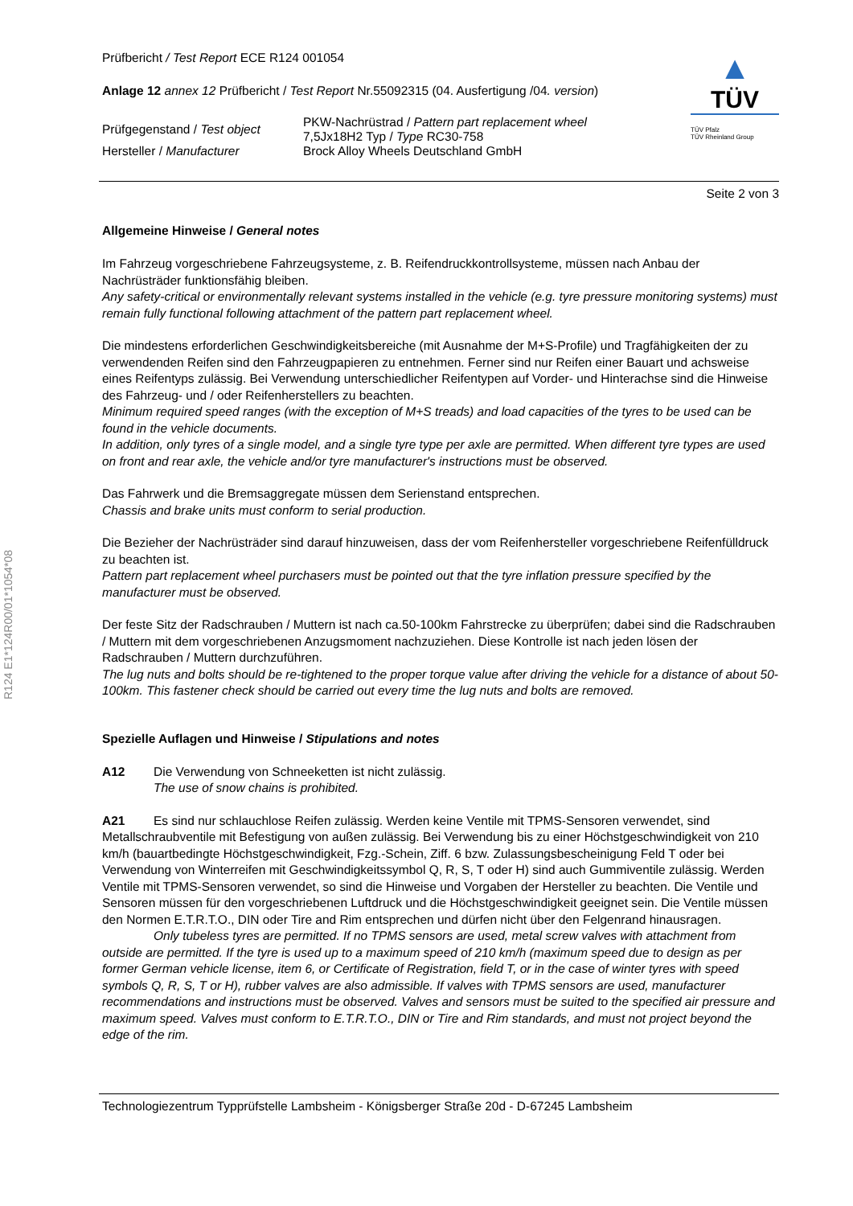R124 E1*124R00/01*1054*08
Prüfbericht / Test Report ECE R124 001054
Anlage 12 annex 12 Prüfbericht / Test Report Nr.55092315 (04. Ausfertigung /04. version)
| Prüfgegenstand / Test object | PKW-Nachrüstrad / Pattern part replacement wheel 7,5Jx18H2 Typ / Type RC30-758 |
| Hersteller / Manufacturer | Brock Alloy Wheels Deutschland GmbH |
▲
TÜV
TÜV Pfalz
TÜV Rheinland Group
Seite 2 von 3
Allgemeine Hinweise / General notes
Im Fahrzeug vorgeschriebene Fahrzeugsysteme, z. B. Reifendruckkontrollsysteme, müssen nach Anbau der Nachrüsträder funktionsfähig bleiben.
Any safety-critical or environmentally relevant systems installed in the vehicle (e.g. tyre pressure monitoring systems) must remain fully functional following attachment of the pattern part replacement wheel.
Die mindestens erforderlichen Geschwindigkeitsbereiche (mit Ausnahme der M+S-Profile) und Tragfähigkeiten der zu verwendenden Reifen sind den Fahrzeugpapieren zu entnehmen. Ferner sind nur Reifen einer Bauart und achsweise eines Reifentyps zulässig. Bei Verwendung unterschiedlicher Reifentypen auf Vorder- und Hinterachse sind die Hinweise des Fahrzeug- und / oder Reifenherstellers zu beachten.
Minimum required speed ranges (with the exception of M+S treads) and load capacities of the tyres to be used can be found in the vehicle documents.
In addition, only tyres of a single model, and a single tyre type per axle are permitted. When different tyre types are used on front and rear axle, the vehicle and/or tyre manufacturer's instructions must be observed.
Das Fahrwerk und die Bremsaggregate müssen dem Serienstand entsprechen.
Chassis and brake units must conform to serial production.
Die Bezieher der Nachrüsträder sind darauf hinzuweisen, dass der vom Reifenhersteller vorgeschriebene Reifenfülldruck zu beachten ist.
Pattern part replacement wheel purchasers must be pointed out that the tyre inflation pressure specified by the manufacturer must be observed.
Der feste Sitz der Radschrauben / Muttern ist nach ca.50-100km Fahrstrecke zu überprüfen; dabei sind die Radschrauben / Muttern mit dem vorgeschriebenen Anzugsmoment nachzuziehen. Diese Kontrolle ist nach jeden lösen der Radschrauben / Muttern durchzuführen.
The lug nuts and bolts should be re-tightened to the proper torque value after driving the vehicle for a distance of about 50-100km. This fastener check should be carried out every time the lug nuts and bolts are removed.
Spezielle Auflagen und Hinweise / Stipulations and notes
A12 Die Verwendung von Schneeketten ist nicht zulässig.
The use of snow chains is prohibited.
A21 Es sind nur schlauchlose Reifen zulässig. Werden keine Ventile mit TPMS-Sensoren verwendet, sind Metallschraubventile mit Befestigung von außen zulässig. Bei Verwendung bis zu einer Höchstgeschwindigkeit von 210 km/h (bauartbedingte Höchstgeschwindigkeit, Fzg.-Schein, Ziff. 6 bzw. Zulassungsbescheinigung Feld T oder bei Verwendung von Winterreifen mit Geschwindigkeitssymbol Q, R, S, T oder H) sind auch Gummiventile zulässig. Werden Ventile mit TPMS-Sensoren verwendet, so sind die Hinweise und Vorgaben der Hersteller zu beachten. Die Ventile und Sensoren müssen für den vorgeschriebenen Luftdruck und die Höchstgeschwindigkeit geeignet sein. Die Ventile müssen den Normen E.T.R.T.O., DIN oder Tire and Rim entsprechen und dürfen nicht über den Felgenrand hinausragen.
Only tubeless tyres are permitted. If no TPMS sensors are used, metal screw valves with attachment from outside are permitted. If the tyre is used up to a maximum speed of 210 km/h (maximum speed due to design as per former German vehicle license, item 6, or Certificate of Registration, field T, or in the case of winter tyres with speed symbols Q, R, S, T or H), rubber valves are also admissible. If valves with TPMS sensors are used, manufacturer recommendations and instructions must be observed. Valves and sensors must be suited to the specified air pressure and maximum speed. Valves must conform to E.T.R.T.O., DIN or Tire and Rim standards, and must not project beyond the edge of the rim.
Technologiezentrum Typprüfstelle Lambsheim - Königsberger Straße 20d - D-67245 Lambsheim